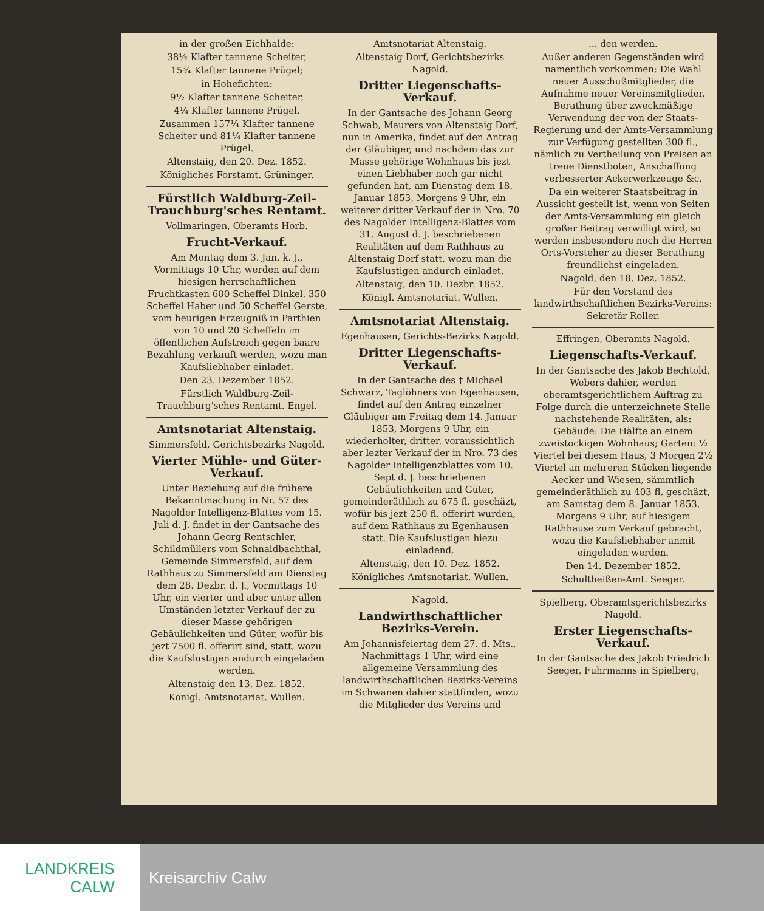in der großen Eichhalde:
38½ Klafter tannene Scheiter,
15¾ Klafter tannene Prügel;
in Hohefichten:
9½ Klafter tannene Scheiter,
4¼ Klafter tannene Prügel.
Zusammen 157¼ Klafter tannene Scheiter und 81¼ Klafter tannene Prügel.
Altenstaig, den 20. Dez. 1852.
Königliches Forstamt. Grüninger.
Fürstlich Waldburg-Zeil-Trauchburg'sches Rentamt.
Vollmaringen, Oberamts Horb.
Frucht-Verkauf.
Am Montag dem 3. Jan. k. J., Vormittags 10 Uhr, werden auf dem hiesigen herrschaftlichen Fruchtkasten 600 Scheffel Dinkel, 350 Scheffel Haber und 50 Scheffel Gerste, vom heurigen Erzeugniß in Parthien von 10 und 20 Scheffeln im öffentlichen Aufstreich gegen baare Bezahlung verkauft werden, wozu man Kaufsliebhaber einladet.
Den 23. Dezember 1852.
Fürstlich Waldburg-Zeil-Trauchburg'sches Rentamt. Engel.
Amtsnotariat Altenstaig.
Simmersfeld, Gerichtsbezirks Nagold.
Vierter Mühle- und Güter-Verkauf.
Unter Beziehung auf die frühere Bekanntmachung in Nr. 57 des Nagolder Intelligenz-Blattes vom 15. Juli d. J. findet in der Gantsache des Johann Georg Rentschler, Schildmüllers vom Schnaidbachthal, Gemeinde Simmersfeld, auf dem Rathhaus zu Simmersfeld am Dienstag dem 28. Dezbr. d. J., Vormittags 10 Uhr, ein vierter und aber unter allen Umständen letzter Verkauf der zu dieser Masse gehörigen Gebäulichkeiten und Güter, wofür bis jezt 7500 fl. offerirt sind, statt, wozu die Kaufslustigen andurch eingeladen werden.
Altenstaig den 13. Dez. 1852.
Königl. Amtsnotariat. Wullen.
Amtsnotariat Altenstaig.
Altenstaig Dorf, Gerichtsbezirks Nagold.
Dritter Liegenschafts-Verkauf.
In der Gantsache des Johann Georg Schwab, Maurers von Altenstaig Dorf, nun in Amerika, findet auf den Antrag der Gläubiger, und nachdem das zur Masse gehörige Wohnhaus bis jezt einen Liebhaber noch gar nicht gefunden hat, am Dienstag dem 18. Januar 1853, Morgens 9 Uhr, ein weiterer dritter Verkauf der in Nro. 70 des Nagolder Intelligenz-Blattes vom 31. August d. J. beschriebenen Realitäten auf dem Rathhaus zu Altenstaig Dorf statt, wozu man die Kaufslustigen andurch einladet.
Altenstaig, den 10. Dezbr. 1852.
Königl. Amtsnotariat. Wullen.
Amtsnotariat Altenstaig.
Egenhausen, Gerichts-Bezirks Nagold.
Dritter Liegenschafts-Verkauf.
In der Gantsache des † Michael Schwarz, Taglöhners von Egenhausen, findet auf den Antrag einzelner Gläubiger am Freitag dem 14. Januar 1853, Morgens 9 Uhr, ein wiederholter, dritter, voraussichtlich aber lezter Verkauf der in Nro. 73 des Nagolder Intelligenzblattes vom 10. Sept d. J. beschriebenen Gebäulichkeiten und Güter, gemeinderäthlich zu 675 fl. geschäzt, wofür bis jezt 250 fl. offerirt wurden, auf dem Rathhaus zu Egenhausen statt. Die Kaufslustigen hiezu einladend.
Altenstaig, den 10. Dez. 1852.
Königliches Amtsnotariat. Wullen.
Nagold.
Landwirthschaftlicher Bezirks-Verein.
Am Johannisfeiertag dem 27. d. Mts., Nachmittags 1 Uhr, wird eine allgemeine Versammlung des landwirthschaftlichen Bezirks-Vereins im Schwanen dahier stattfinden, wozu die Mitglieder des Vereins und
... den werden.
Außer anderen Gegenständen wird namentlich vorkommen: Die Wahl neuer Ausschußmitglieder, die Aufnahme neuer Vereinsmitglieder, Berathung über zweckmäßige Verwendung der von der Staats-Regierung und der Amts-Versammlung zur Verfügung gestellten 300 fl., nämlich zu Vertheilung von Preisen an treue Dienstboten, Anschaffung verbesserter Ackerwerkzeuge &c.
Da ein weiterer Staatsbeitrag in Aussicht gestellt ist, wenn von Seiten der Amts-Versammlung ein gleich großer Beitrag verwilligt wird, so werden insbesondere noch die Herren Orts-Vorsteher zu dieser Berathung freundlichst eingeladen.
Nagold, den 18. Dez. 1852.
Für den Vorstand des landwirthschaftlichen Bezirks-Vereins: Sekretär Roller.
Effringen, Oberamts Nagold.
Liegenschafts-Verkauf.
In der Gantsache des Jakob Bechtold, Webers dahier, werden oberamtsgerichtlichem Auftrag zu Folge durch die unterzeichnete Stelle nachstehende Realitäten, als: Gebäude: Die Hälfte an einem zweistockigen Wohnhaus; Garten: ½ Viertel bei diesem Haus, 3 Morgen 2½ Viertel an mehreren Stücken liegende Aecker und Wiesen, sämmtlich gemeinderäthlich zu 403 fl. geschäzt, am Samstag dem 8. Januar 1853, Morgens 9 Uhr, auf hiesigem Rathhause zum Verkauf gebracht, wozu die Kaufsliebhaber anmit eingeladen werden.
Den 14. Dezember 1852.
Schultheißen-Amt. Seeger.
Spielberg, Oberamtsgerichtsbezirks Nagold.
Erster Liegenschafts-Verkauf.
In der Gantsache des Jakob Friedrich Seeger, Fuhrmanns in Spielberg,
LANDKREIS
CALW
Kreisarchiv Calw